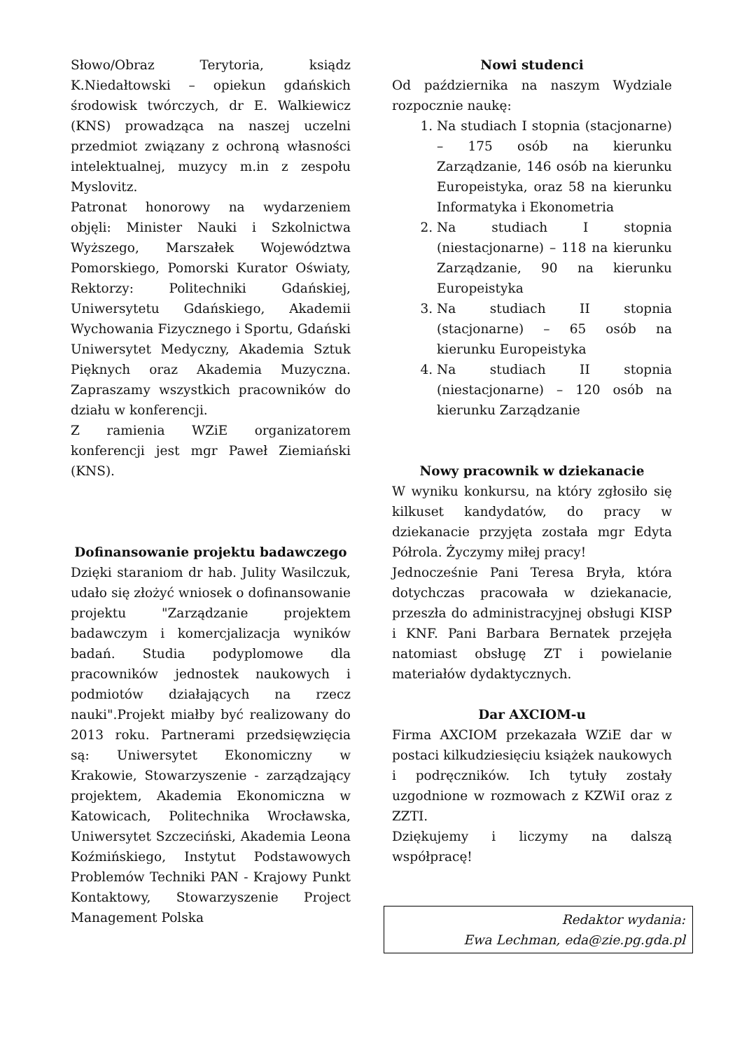Słowo/Obraz Terytoria, ksiądz K.Niedałtowski – opiekun gdańskich środowisk twórczych, dr E. Walkiewicz (KNS) prowadząca na naszej uczelni przedmiot związany z ochroną własności intelektualnej, muzycy m.in z zespołu Myslovitz.
Patronat honorowy na wydarzeniem objęli: Minister Nauki i Szkolnictwa Wyższego, Marszałek Województwa Pomorskiego, Pomorski Kurator Oświaty, Rektorzy: Politechniki Gdańskiej, Uniwersytetu Gdańskiego, Akademii Wychowania Fizycznego i Sportu, Gdański Uniwersytet Medyczny, Akademia Sztuk Pięknych oraz Akademia Muzyczna. Zapraszamy wszystkich pracowników do działu w konferencji.
Z ramienia WZiE organizatorem konferencji jest mgr Paweł Ziemiański (KNS).
Dofinansowanie projektu badawczego
Dzięki staraniom dr hab. Julity Wasilczuk, udało się złożyć wniosek o dofinansowanie projektu "Zarządzanie projektem badawczym i komercjalizacja wyników badań. Studia podyplomowe dla pracowników jednostek naukowych i podmiotów działających na rzecz nauki".Projekt miałby być realizowany do 2013 roku. Partnerami przedsięwzięcia są: Uniwersytet Ekonomiczny w Krakowie, Stowarzyszenie - zarządzający projektem, Akademia Ekonomiczna w Katowicach, Politechnika Wrocławska, Uniwersytet Szczeciński, Akademia Leona Koźmińskiego, Instytut Podstawowych Problemów Techniki PAN - Krajowy Punkt Kontaktowy, Stowarzyszenie Project Management Polska
Nowi studenci
Od października na naszym Wydziale rozpocznie naukę:
1. Na studiach I stopnia (stacjonarne) – 175 osób na kierunku Zarządzanie, 146 osób na kierunku Europeistyka, oraz 58 na kierunku Informatyka i Ekonometria
2. Na studiach I stopnia (niestacjonarne) – 118 na kierunku Zarządzanie, 90 na kierunku Europeistyka
3. Na studiach II stopnia (stacjonarne) – 65 osób na kierunku Europeistyka
4. Na studiach II stopnia (niestacjonarne) – 120 osób na kierunku Zarządzanie
Nowy pracownik w dziekanacie
W wyniku konkursu, na który zgłosiło się kilkuset kandydatów, do pracy w dziekanacie przyjęta została mgr Edyta Półrola. Życzymy miłej pracy!
Jednocześnie Pani Teresa Bryła, która dotychczas pracowała w dziekanacie, przeszła do administracyjnej obsługi KISP i KNF. Pani Barbara Bernatek przejęła natomiast obsługę ZT i powielanie materiałów dydaktycznych.
Dar AXCIOM-u
Firma AXCIOM przekazała WZiE dar w postaci kilkudziesięciu książek naukowych i podręczników. Ich tytuły zostały uzgodnione w rozmowach z KZWiI oraz z ZZTI.
Dziękujemy i liczymy na dalszą współpracę!
Redaktor wydania:
Ewa Lechman, eda@zie.pg.gda.pl